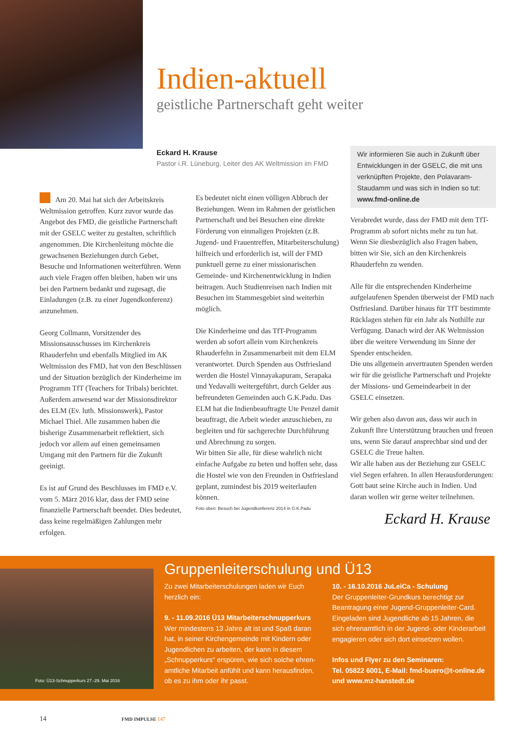Indien-aktuell
geistliche Partnerschaft geht weiter
Eckard H. Krause
Pastor i.R. Lüneburg, Leiter des AK Weltmission im FMD
Wir informieren Sie auch in Zukunft über Entwicklungen in der GSELC, die mit uns verknüpften Projekte, den Polavaram-Staudamm und was sich in Indien so tut: www.fmd-online.de
Am 20. Mai hat sich der Arbeitskreis Weltmission getroffen. Kurz zuvor wurde das Angebot des FMD, die geistliche Partnerschaft mit der GSELC weiter zu gestalten, schriftlich angenommen. Die Kirchenleitung möchte die gewachsenen Beziehungen durch Gebet, Besuche und Informationen weiterführen. Wenn auch viele Fragen offen bleiben, haben wir uns bei den Partnern bedankt und zugesagt, die Einladungen (z.B. zu einer Jugendkonferenz) anzunehmen.
Georg Collmann, Vorsitzender des Missionsausschusses im Kirchenkreis Rhauderfehn und ebenfalls Mitglied im AK Weltmission des FMD, hat von den Beschlüssen und der Situation bezüglich der Kinderheime im Programm TfT (Teachers for Tribals) berichtet. Außerdem anwesend war der Missionsdirektor des ELM (Ev. luth. Missionswerk), Pastor Michael Thiel. Alle zusammen haben die bisherige Zusammenarbeit reflektiert, sich jedoch vor allem auf einen gemeinsamen Umgang mit den Partnern für die Zukunft geeinigt.
Es ist auf Grund des Beschlusses im FMD e.V. vom 5. März 2016 klar, dass der FMD seine finanzielle Partnerschaft beendet. Dies bedeutet, dass keine regelmäßigen Zahlungen mehr erfolgen.
Es bedeutet nicht einen völligen Abbruch der Beziehungen. Wenn im Rahmen der geistlichen Partnerschaft und bei Besuchen eine direkte Förderung von einmaligen Projekten (z.B. Jugend- und Frauentreffen, Mitarbeiterschulung) hilfreich und erforderlich ist, will der FMD punktuell gerne zu einer missionarischen Gemeinde- und Kirchenentwicklung in Indien beitragen. Auch Studienreisen nach Indien mit Besuchen im Stammesgebiet sind weiterhin möglich.
Die Kinderheime und das TfT-Programm werden ab sofort allein vom Kirchenkreis Rhauderfehn in Zusammenarbeit mit dem ELM verantwortet. Durch Spenden aus Ostfriesland werden die Hostel Vinnayakapuram, Serapaka und Yedavalli weitergeführt, durch Gelder aus befreundeten Gemeinden auch G.K.Padu. Das ELM hat die Indienbeauftragte Ute Penzel damit beauftragt, die Arbeit wieder anzuschieben, zu begleiten und für sachgerechte Durchführung und Abrechnung zu sorgen.
Wir bitten Sie alle, für diese wahrlich nicht einfache Aufgabe zu beten und hoffen sehr, dass die Hostel wie von den Freunden in Ostfriesland geplant, zumindest bis 2019 weiterlaufen können.
Foto oben: Besuch bei Jugendkonferenz 2014 in G.K.Padu
Verabredet wurde, dass der FMD mit dem TfT-Programm ab sofort nichts mehr zu tun hat. Wenn Sie diesbezüglich also Fragen haben, bitten wir Sie, sich an den Kirchenkreis Rhauderfehn zu wenden.
Alle für die entsprechenden Kinderheime aufgelaufenen Spenden überweist der FMD nach Ostfriesland. Darüber hinaus für TfT bestimmte Rücklagen stehen für ein Jahr als Nothilfe zur Verfügung. Danach wird der AK Weltmission über die weitere Verwendung im Sinne der Spender entscheiden.
Die uns allgemein anvertrauten Spenden werden wir für die geistliche Partnerschaft und Projekte der Missions- und Gemeindearbeit in der GSELC einsetzen.
Wir gehen also davon aus, dass wir auch in Zukunft Ihre Unterstützung brauchen und freuen uns, wenn Sie darauf ansprechbar sind und der GSELC die Treue halten.
Wir alle haben aus der Beziehung zur GSELC viel Segen erfahren. In allen Herausforderungen: Gott baut seine Kirche auch in Indien. Und daran wollen wir gerne weiter teilnehmen.
Eckard H. Krause
Foto: Ü13-Schnupperkurs 27.-29. Mai 2016
Gruppenleiterschulung und Ü13
Zu zwei Mitarbeiterschulungen laden wir Euch herzlich ein:
9. - 11.09.2016 Ü13 Mitarbeiterschnupperkurs
Wer mindestens 13 Jahre alt ist und Spaß daran hat, in seiner Kirchengemeinde mit Kindern oder Jugendlichen zu arbeiten, der kann in diesem „Schnupperkurs“ erspüren, wie sich solche ehren­amtliche Mitarbeit anfühlt und kann herausfinden, ob es zu ihm oder ihr passt.
10. - 16.10.2016 JuLeiCa - Schulung
Der Gruppenleiter-Grundkurs berechtigt zur Beantragung einer Jugend-Gruppenleiter-Card. Eingeladen sind Jugendliche ab 15 Jahren, die sich ehrenamtlich in der Jugend- oder Kinderarbeit engagieren oder sich dort einsetzen wollen.
Infos und Flyer zu den Seminaren:
Tel. 05822 6001, E-Mail: fmd-buero@t-online.de und www.mz-hanstedt.de
14 FMD IMPULSE 147